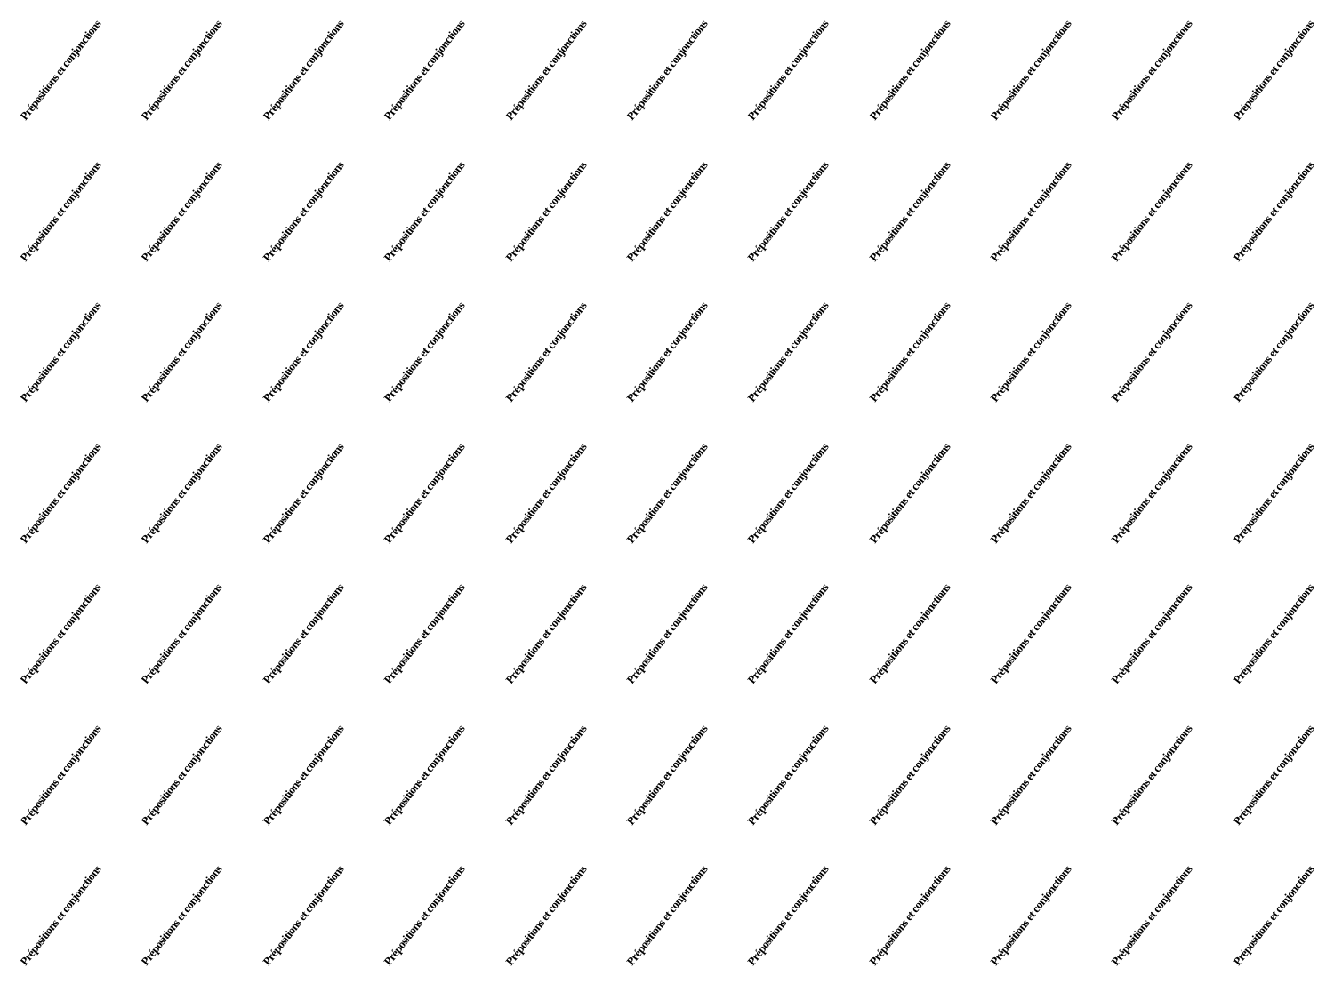Prépositions et conjonctions
Prépositions et conjonctions
Prépositions et conjonctions
Prépositions et conjonctions
Prépositions et conjonctions
Prépositions et conjonctions
Prépositions et conjonctions
Prépositions et conjonctions
Prépositions et conjonctions
Prépositions et conjonctions
Prépositions et conjonctions
Prépositions et conjonctions
Prépositions et conjonctions
Prépositions et conjonctions
Prépositions et conjonctions
Prépositions et conjonctions
Prépositions et conjonctions
Prépositions et conjonctions
Prépositions et conjonctions
Prépositions et conjonctions
Prépositions et conjonctions
Prépositions et conjonctions
Prépositions et conjonctions
Prépositions et conjonctions
Prépositions et conjonctions
Prépositions et conjonctions
Prépositions et conjonctions
Prépositions et conjonctions
Prépositions et conjonctions
Prépositions et conjonctions
Prépositions et conjonctions
Prépositions et conjonctions
Prépositions et conjonctions
Prépositions et conjonctions
Prépositions et conjonctions
Prépositions et conjonctions
Prépositions et conjonctions
Prépositions et conjonctions
Prépositions et conjonctions
Prépositions et conjonctions
Prépositions et conjonctions
Prépositions et conjonctions
Prépositions et conjonctions
Prépositions et conjonctions
Prépositions et conjonctions
Prépositions et conjonctions
Prépositions et conjonctions
Prépositions et conjonctions
Prépositions et conjonctions
Prépositions et conjonctions
Prépositions et conjonctions
Prépositions et conjonctions
Prépositions et conjonctions
Prépositions et conjonctions
Prépositions et conjonctions
Prépositions et conjonctions
Prépositions et conjonctions
Prépositions et conjonctions
Prépositions et conjonctions
Prépositions et conjonctions
Prépositions et conjonctions
Prépositions et conjonctions
Prépositions et conjonctions
Prépositions et conjonctions
Prépositions et conjonctions
Prépositions et conjonctions
Prépositions et conjonctions
Prépositions et conjonctions
Prépositions et conjonctions
Prépositions et conjonctions
Prépositions et conjonctions
Prépositions et conjonctions
Prépositions et conjonctions
Prépositions et conjonctions
Prépositions et conjonctions
Prépositions et conjonctions
Prépositions et conjonctions